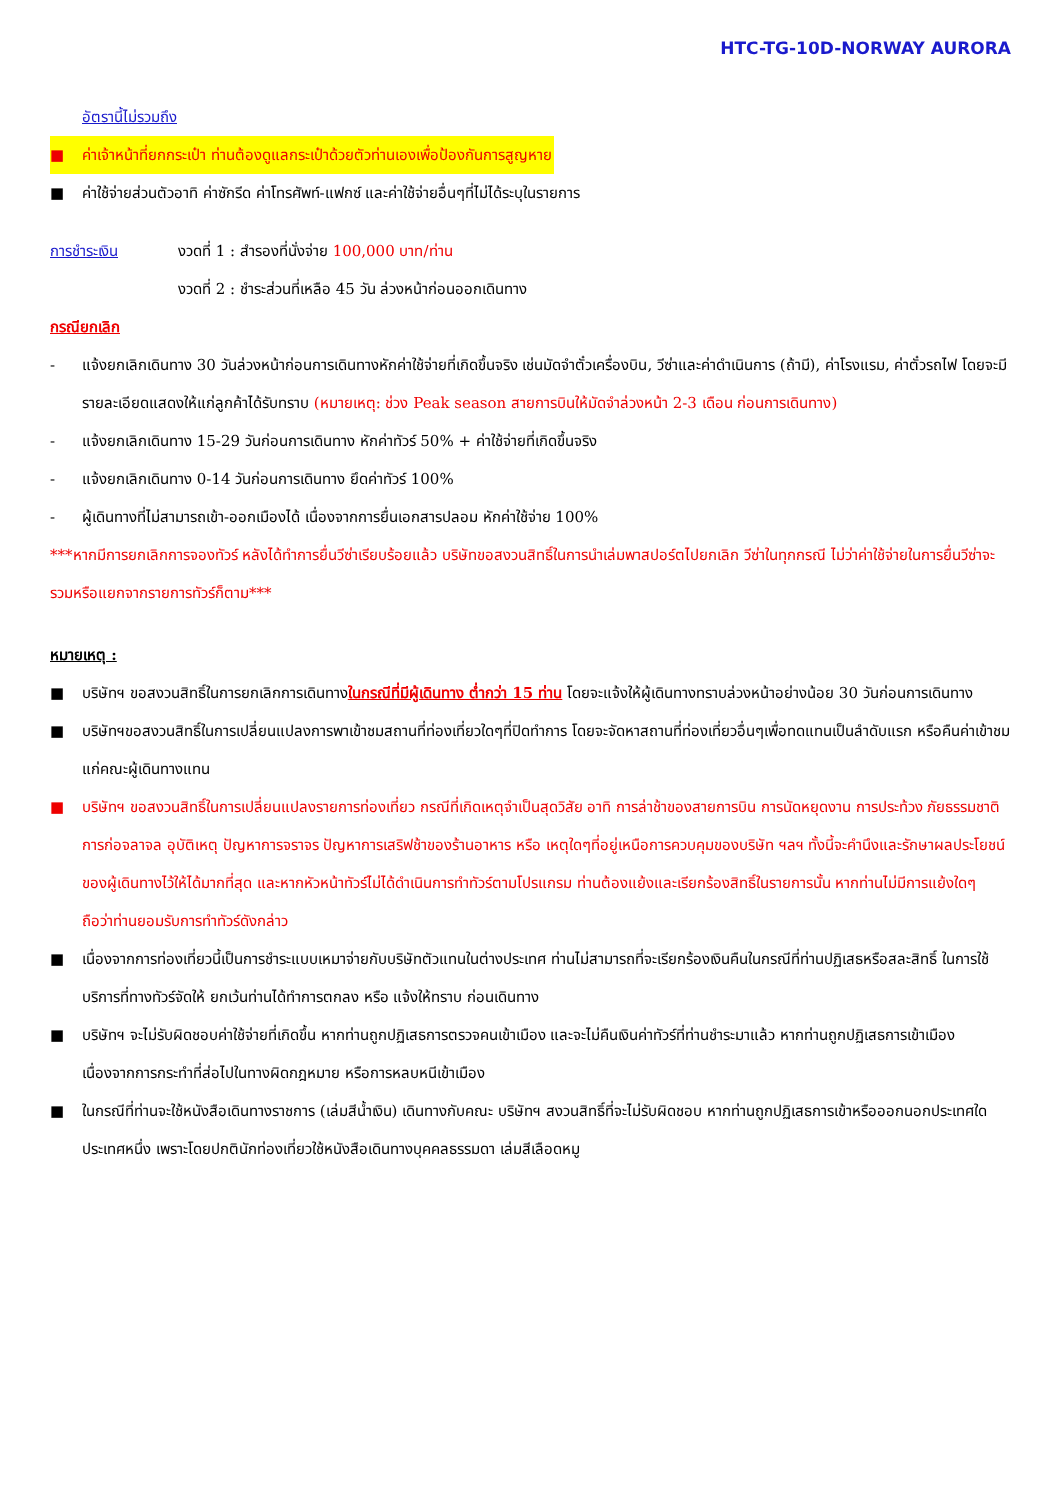HTC-TG-10D-NORWAY AURORA
อัตรานี้ไม่รวมถึง
■ ค่าเจ้าหน้าที่ยกกระเป๋า ท่านต้องดูแลกระเป๋าด้วยตัวท่านเองเพื่อป้องกันการสูญหาย
■ ค่าใช้จ่ายส่วนตัวอาทิ ค่าซักรีด ค่าโทรศัพท์-แฟกซ์ และค่าใช้จ่ายอื่นๆที่ไม่ได้ระบุในรายการ
การชำระเงิน งวดที่ 1 : สำรองที่นั่งจ่าย 100,000 บาท/ท่าน
งวดที่ 2 : ชำระส่วนที่เหลือ 45 วัน ล่วงหน้าก่อนออกเดินทาง
กรณียกเลิก
- แจ้งยกเลิกเดินทาง 30 วันล่วงหน้าก่อนการเดินทางหักค่าใช้จ่ายที่เกิดขึ้นจริง เช่นมัดจำตั๋วเครื่องบิน, วีซ่าและค่าดำเนินการ (ถ้ามี), ค่าโรงแรม, ค่าตั๋วรถไฟ โดยจะมีรายละเอียดแสดงให้แก่ลูกค้าได้รับทราบ (หมายเหตุ: ช่วง Peak season สายการบินให้มัดจำล่วงหน้า 2-3 เดือน ก่อนการเดินทาง)
- แจ้งยกเลิกเดินทาง 15-29 วันก่อนการเดินทาง หักค่าทัวร์ 50% + ค่าใช้จ่ายที่เกิดขึ้นจริง
- แจ้งยกเลิกเดินทาง 0-14 วันก่อนการเดินทาง ยึดค่าทัวร์ 100%
- ผู้เดินทางที่ไม่สามารถเข้า-ออกเมืองได้ เนื่องจากการยื่นเอกสารปลอม หักค่าใช้จ่าย 100%
***หากมีการยกเลิกการจองทัวร์ หลังได้ทำการยื่นวีซ่าเรียบร้อยแล้ว บริษัทขอสงวนสิทธิ์ในการนำเล่มพาสปอร์ตไปยกเลิก วีซ่าในทุกกรณี ไม่ว่าค่าใช้จ่ายในการยื่นวีซ่าจะรวมหรือแยกจากรายการทัวร์ก็ตาม***
หมายเหตุ :
■ บริษัทฯ ขอสงวนสิทธิ์ในการยกเลิกการเดินทางในกรณีที่มีผู้เดินทาง ต่ำกว่า 15 ท่าน โดยจะแจ้งให้ผู้เดินทางทราบล่วงหน้าอย่างน้อย 30 วันก่อนการเดินทาง
■ บริษัทฯขอสงวนสิทธิ์ในการเปลี่ยนแปลงการพาเข้าชมสถานที่ท่องเที่ยวใดๆที่ปิดทำการ โดยจะจัดหาสถานที่ท่องเที่ยวอื่นๆเพื่อทดแทนเป็นลำดับแรก หรือคืนค่าเข้าชมแก่คณะผู้เดินทางแทน
■ บริษัทฯ ขอสงวนสิทธิ์ในการเปลี่ยนแปลงรายการท่องเที่ยว กรณีที่เกิดเหตุจำเป็นสุดวิสัย อาทิ การล่าช้าของสายการบิน การนัดหยุดงาน การประท้วง ภัยธรรมชาติ การก่อจลาจล อุบัติเหตุ ปัญหาการจราจร ปัญหาการเสริฟช้าของร้านอาหาร หรือ เหตุใดๆที่อยู่เหนือการควบคุมของบริษัท ฯลฯ ทั้งนี้จะคำนึงและรักษาผลประโยชน์ของผู้เดินทางไว้ให้ได้มากที่สุด และหากหัวหน้าทัวร์ไม่ได้ดำเนินการทำทัวร์ตามโปรแกรม ท่านต้องแย้งและเรียกร้องสิทธิ์ในรายการนั้น หากท่านไม่มีการแย้งใดๆ ถือว่าท่านยอมรับการทำทัวร์ดังกล่าว
■ เนื่องจากการท่องเที่ยวนี้เป็นการชำระแบบเหมาจ่ายกับบริษัทตัวแทนในต่างประเทศ ท่านไม่สามารถที่จะเรียกร้องเงินคืนในกรณีที่ท่านปฏิเสธหรือสละสิทธิ์ ในการใช้บริการที่ทางทัวร์จัดให้ ยกเว้นท่านได้ทำการตกลง หรือ แจ้งให้ทราบ ก่อนเดินทาง
■ บริษัทฯ จะไม่รับผิดชอบค่าใช้จ่ายที่เกิดขึ้น หากท่านถูกปฏิเสธการตรวจคนเข้าเมือง และจะไม่คืนเงินค่าทัวร์ที่ท่านชำระมาแล้ว หากท่านถูกปฏิเสธการเข้าเมือง เนื่องจากการกระทำที่ส่อไปในทางผิดกฎหมาย หรือการหลบหนีเข้าเมือง
■ ในกรณีที่ท่านจะใช้หนังสือเดินทางราชการ (เล่มสีน้ำเงิน) เดินทางกับคณะ บริษัทฯ สงวนสิทธิ์ที่จะไม่รับผิดชอบ หากท่านถูกปฏิเสธการเข้าหรือออกนอกประเทศใดประเทศหนึ่ง เพราะโดยปกตินักท่องเที่ยวใช้หนังสือเดินทางบุคคลธรรมดา เล่มสีเลือดหมู